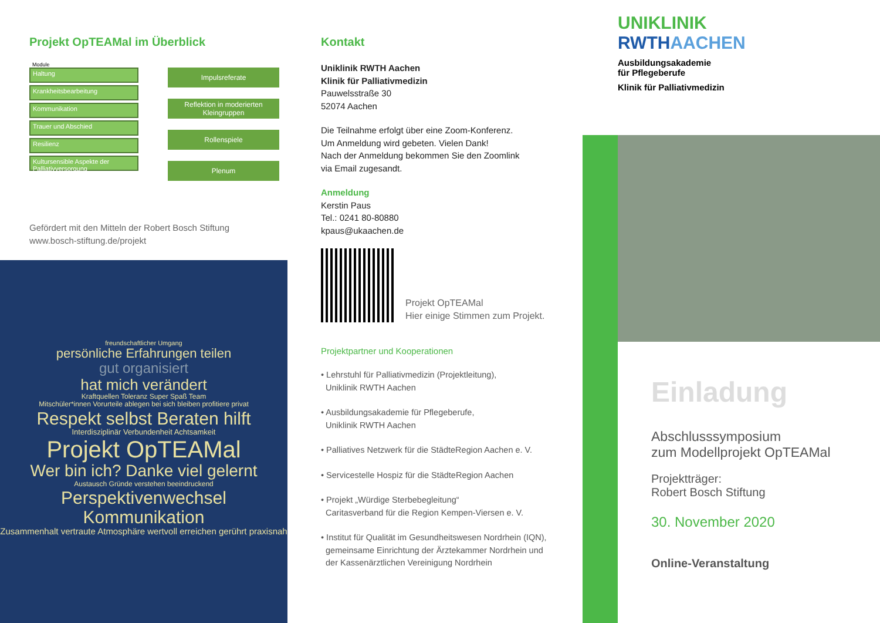Projekt OpTEAMal im Überblick
Module
Haltung
Krankheitsbearbeitung
Kommunikation
Trauer und Abschied
Resilienz
Kultursensible Aspekte der Palliativversorgung
Impulsreferate
Reflektion in moderierten Kleingruppen
Rollenspiele
Plenum
Gefördert mit den Mitteln der Robert Bosch Stiftung
www.bosch-stiftung.de/projekt
freundschaftlicher Umgang
persönliche Erfahrungen teilen
gut organisiert
hat mich verändert
Kraftquellen Toleranz Super Spaß Team
Mitschüler*innen Vorurteile ablegen bei sich bleiben profitiere privat
Respekt selbst Beraten hilft
Interdisziplinär Verbundenheit Achtsamkeit
Projekt OpTEAMal
Wer bin ich? Danke viel gelernt
Austausch Gründe verstehen beeindruckend
Perspektivenwechsel
Kommunikation
Zusammenhalt vertraute Atmosphäre wertvoll erreichen gerührt praxisnah
Kontakt
Uniklinik RWTH Aachen
Klinik für Palliativmedizin
Pauwelsstraße 30
52074 Aachen
Die Teilnahme erfolgt über eine Zoom-Konferenz.
Um Anmeldung wird gebeten. Vielen Dank!
Nach der Anmeldung bekommen Sie den Zoomlink
via Email zugesandt.
Anmeldung
Kerstin Paus
Tel.: 0241 80-80880
kpaus@ukaachen.de
Projekt OpTEAMal
Hier einige Stimmen zum Projekt.
Projektpartner und Kooperationen
• Lehrstuhl für Palliativmedizin (Projektleitung),
Uniklinik RWTH Aachen
• Ausbildungsakademie für Pflegeberufe,
Uniklinik RWTH Aachen
• Palliatives Netzwerk für die StädteRegion Aachen e. V.
• Servicestelle Hospiz für die StädteRegion Aachen
• Projekt „Würdige Sterbebegleitung“
Caritasverband für die Region Kempen-Viersen e. V.
• Institut für Qualität im Gesundheitswesen Nordrhein (IQN),
gemeinsame Einrichtung der Ärztekammer Nordrhein und
der Kassenärztlichen Vereinigung Nordrhein
UNIKLINIK
RWTHAACHEN
Ausbildungsakademie
für Pflegeberufe
Klinik für Palliativmedizin
Einladung
Abschlusssymposium
zum Modellprojekt OpTEAMal
Projektträger:
Robert Bosch Stiftung
30. November 2020
Online-Veranstaltung